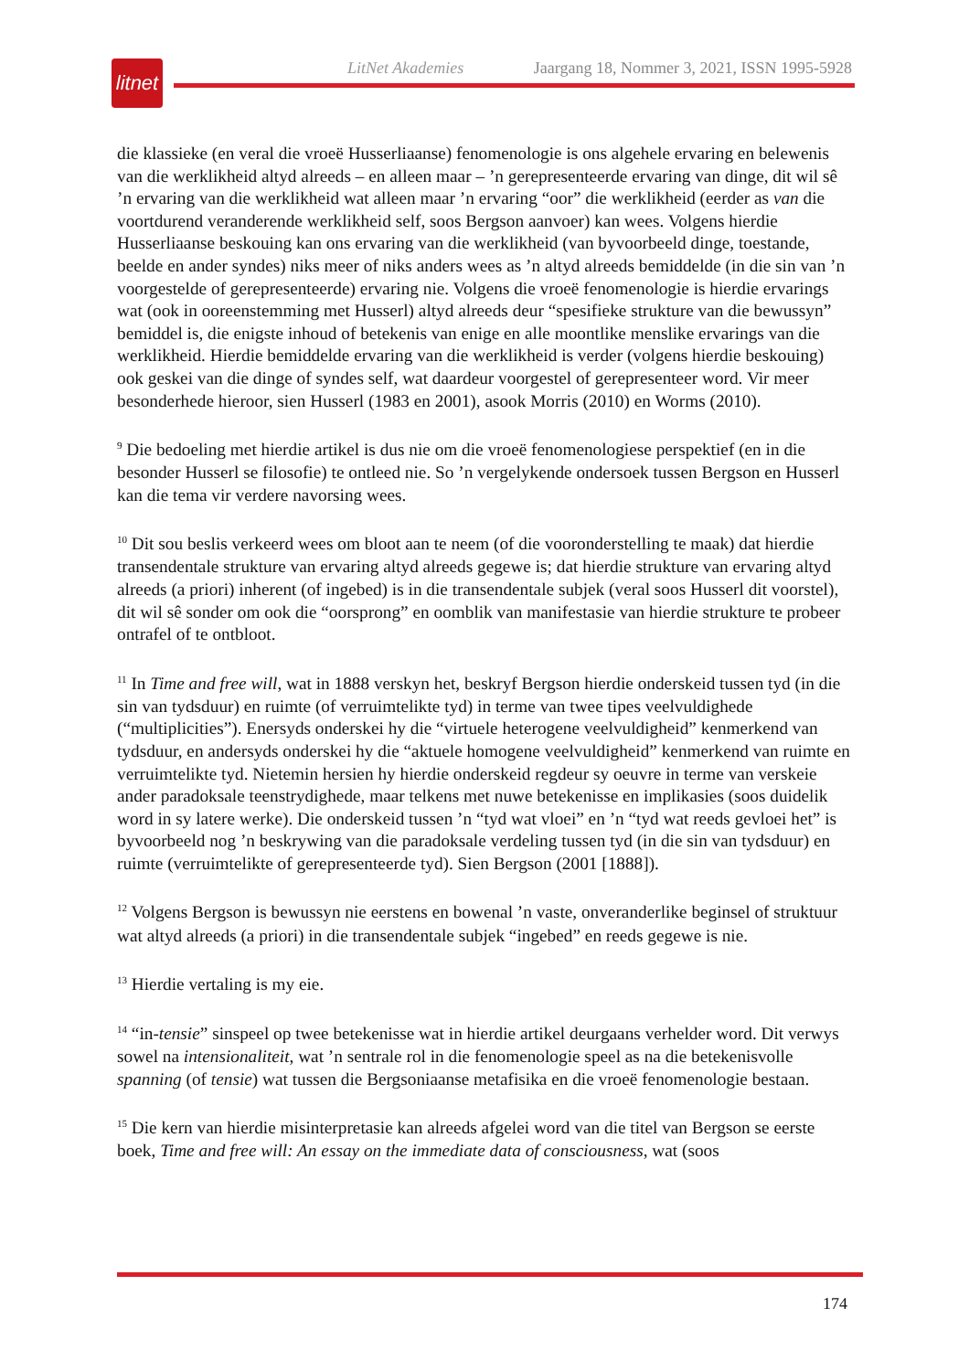LitNet Akademies Jaargang 18, Nommer 3, 2021, ISSN 1995-5928
litnet
die klassieke (en veral die vroeë Husserliaanse) fenomenologie is ons algehele ervaring en belewenis van die werklikheid altyd alreeds – en alleen maar – ’n gerepresenteerde ervaring van dinge, dit wil sê ’n ervaring van die werklikheid wat alleen maar ’n ervaring “oor” die werklikheid (eerder as van die voortdurend veranderende werklikheid self, soos Bergson aanvoer) kan wees. Volgens hierdie Husserliaanse beskouing kan ons ervaring van die werklikheid (van byvoorbeeld dinge, toestande, beelde en ander syndes) niks meer of niks anders wees as ’n altyd alreeds bemiddelde (in die sin van ’n voorgestelde of gerepresenteerde) ervaring nie. Volgens die vroeë fenomenologie is hierdie ervarings wat (ook in ooreen­stemming met Husserl) altyd alreeds deur “spesifieke strukture van die bewussyn” bemiddel is, die enigste inhoud of betekenis van enige en alle moontlike menslike ervarings van die werklikheid. Hierdie bemiddelde ervaring van die werklikheid is verder (volgens hierdie beskouing) ook geskei van die dinge of syndes self, wat daardeur voorgestel of gerepresen­teer word. Vir meer besonderhede hieroor, sien Husserl (1983 en 2001), asook Morris (2010) en Worms (2010).
<sup>9</sup> Die bedoeling met hierdie artikel is dus nie om die vroeë fenomenologiese perspektief (en in die besonder Husserl se filosofie) te ontleed nie. So ’n vergelykende ondersoek tussen Bergson en Husserl kan die tema vir verdere navorsing wees.
<sup>10</sup> Dit sou beslis verkeerd wees om bloot aan te neem (of die vooronderstelling te maak) dat hierdie transendentale strukture van ervaring altyd alreeds gegewe is; dat hierdie strukture van ervaring altyd alreeds (a priori) inherent (of ingebed) is in die transendentale subjek (veral soos Husserl dit voorstel), dit wil sê sonder om ook die “oorsprong” en oomblik van manifestasie van hierdie strukture te probeer ontrafel of te ontbloot.
<sup>11</sup> In Time and free will, wat in 1888 verskyn het, beskryf Bergson hierdie onderskeid tussen tyd (in die sin van tydsduur) en ruimte (of verruimtelikte tyd) in terme van twee tipes veelvuldighede (“multiplicities”). Enersyds onderskei hy die “virtuele heterogene veelvuldigheid” kenmerkend van tydsduur, en andersyds onderskei hy die “aktuele homogene veelvuldigheid” kenmerkend van ruimte en verruimtelikte tyd. Nietemin hersien hy hierdie onderskeid regdeur sy oeuvre in terme van verskeie ander paradoksale teenstrydighede, maar telkens met nuwe betekenisse en implikasies (soos duidelik word in sy latere werke). Die onderskeid tussen ’n “tyd wat vloei” en ’n “tyd wat reeds gevloei het” is byvoorbeeld nog ’n beskrywing van die paradoksale verdeling tussen tyd (in die sin van tydsduur) en ruimte (verruimtelikte of gerepresenteerde tyd). Sien Bergson (2001 [1888]).
<sup>12</sup> Volgens Bergson is bewussyn nie eerstens en bowenal ’n vaste, onveranderlike beginsel of struktuur wat altyd alreeds (a priori) in die transendentale subjek “ingebed” en reeds gegewe is nie.
<sup>13</sup> Hierdie vertaling is my eie.
<sup>14</sup> “in-tensie” sinspeel op twee betekenisse wat in hierdie artikel deurgaans verhelder word. Dit verwys sowel na intensionaliteit, wat ’n sentrale rol in die fenomenologie speel as na die betekenisvolle spanning (of tensie) wat tussen die Bergsoniaanse metafisika en die vroeë fenomenologie bestaan.
<sup>15</sup> Die kern van hierdie misinterpretasie kan alreeds afgelei word van die titel van Bergson se eerste boek, Time and free will: An essay on the immediate data of consciousness, wat (soos
174